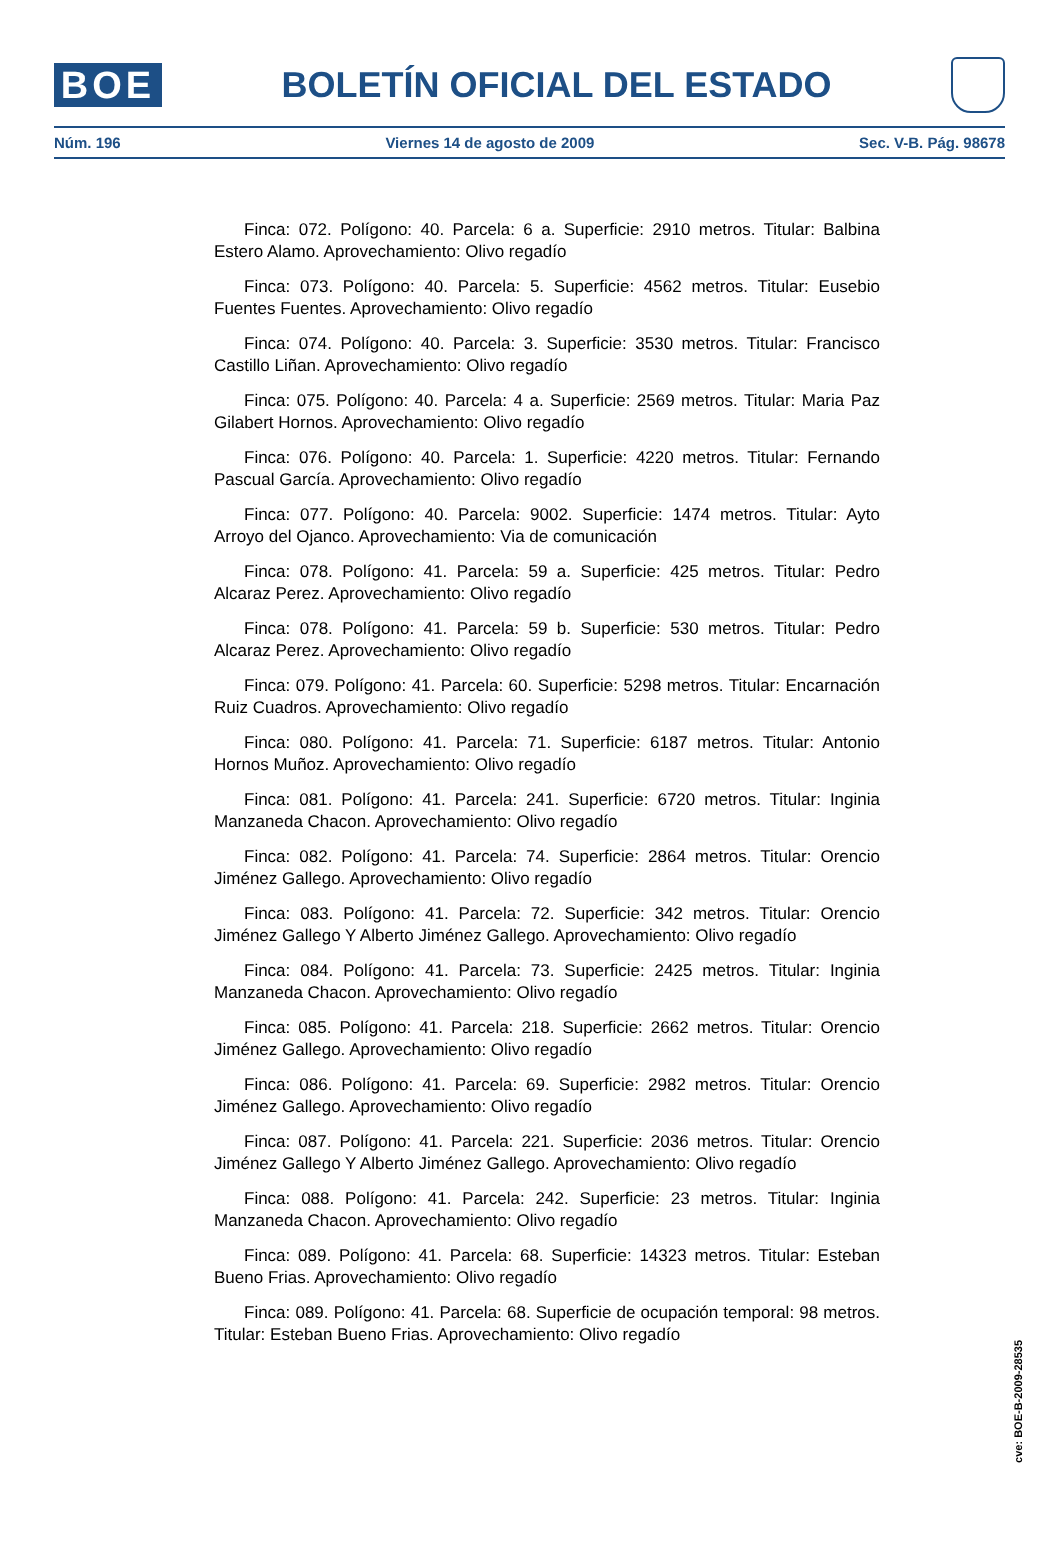BOE
BOLETÍN OFICIAL DEL ESTADO
Núm. 196 Viernes 14 de agosto de 2009 Sec. V-B. Pág. 98678
Finca: 072. Polígono: 40. Parcela: 6 a. Superficie: 2910 metros. Titular: Balbina Estero Alamo. Aprovechamiento: Olivo regadío
Finca: 073. Polígono: 40. Parcela: 5. Superficie: 4562 metros. Titular: Eusebio Fuentes Fuentes. Aprovechamiento: Olivo regadío
Finca: 074. Polígono: 40. Parcela: 3. Superficie: 3530 metros. Titular: Francisco Castillo Liñan. Aprovechamiento: Olivo regadío
Finca: 075. Polígono: 40. Parcela: 4 a. Superficie: 2569 metros. Titular: Maria Paz Gilabert Hornos. Aprovechamiento: Olivo regadío
Finca: 076. Polígono: 40. Parcela: 1. Superficie: 4220 metros. Titular: Fernando Pascual García. Aprovechamiento: Olivo regadío
Finca: 077. Polígono: 40. Parcela: 9002. Superficie: 1474 metros. Titular: Ayto Arroyo del Ojanco. Aprovechamiento: Via de comunicación
Finca: 078. Polígono: 41. Parcela: 59 a. Superficie: 425 metros. Titular: Pedro Alcaraz Perez. Aprovechamiento: Olivo regadío
Finca: 078. Polígono: 41. Parcela: 59 b. Superficie: 530 metros. Titular: Pedro Alcaraz Perez. Aprovechamiento: Olivo regadío
Finca: 079. Polígono: 41. Parcela: 60. Superficie: 5298 metros. Titular: Encarnación Ruiz Cuadros. Aprovechamiento: Olivo regadío
Finca: 080. Polígono: 41. Parcela: 71. Superficie: 6187 metros. Titular: Antonio Hornos Muñoz. Aprovechamiento: Olivo regadío
Finca: 081. Polígono: 41. Parcela: 241. Superficie: 6720 metros. Titular: Inginia Manzaneda Chacon. Aprovechamiento: Olivo regadío
Finca: 082. Polígono: 41. Parcela: 74. Superficie: 2864 metros. Titular: Orencio Jiménez Gallego. Aprovechamiento: Olivo regadío
Finca: 083. Polígono: 41. Parcela: 72. Superficie: 342 metros. Titular: Orencio Jiménez Gallego Y Alberto Jiménez Gallego. Aprovechamiento: Olivo regadío
Finca: 084. Polígono: 41. Parcela: 73. Superficie: 2425 metros. Titular: Inginia Manzaneda Chacon. Aprovechamiento: Olivo regadío
Finca: 085. Polígono: 41. Parcela: 218. Superficie: 2662 metros. Titular: Orencio Jiménez Gallego. Aprovechamiento: Olivo regadío
Finca: 086. Polígono: 41. Parcela: 69. Superficie: 2982 metros. Titular: Orencio Jiménez Gallego. Aprovechamiento: Olivo regadío
Finca: 087. Polígono: 41. Parcela: 221. Superficie: 2036 metros. Titular: Orencio Jiménez Gallego Y Alberto Jiménez Gallego. Aprovechamiento: Olivo regadío
Finca: 088. Polígono: 41. Parcela: 242. Superficie: 23 metros. Titular: Inginia Manzaneda Chacon. Aprovechamiento: Olivo regadío
Finca: 089. Polígono: 41. Parcela: 68. Superficie: 14323 metros. Titular: Esteban Bueno Frias. Aprovechamiento: Olivo regadío
Finca: 089. Polígono: 41. Parcela: 68. Superficie de ocupación temporal: 98 metros. Titular: Esteban Bueno Frias. Aprovechamiento: Olivo regadío
cve: BOE-B-2009-28535